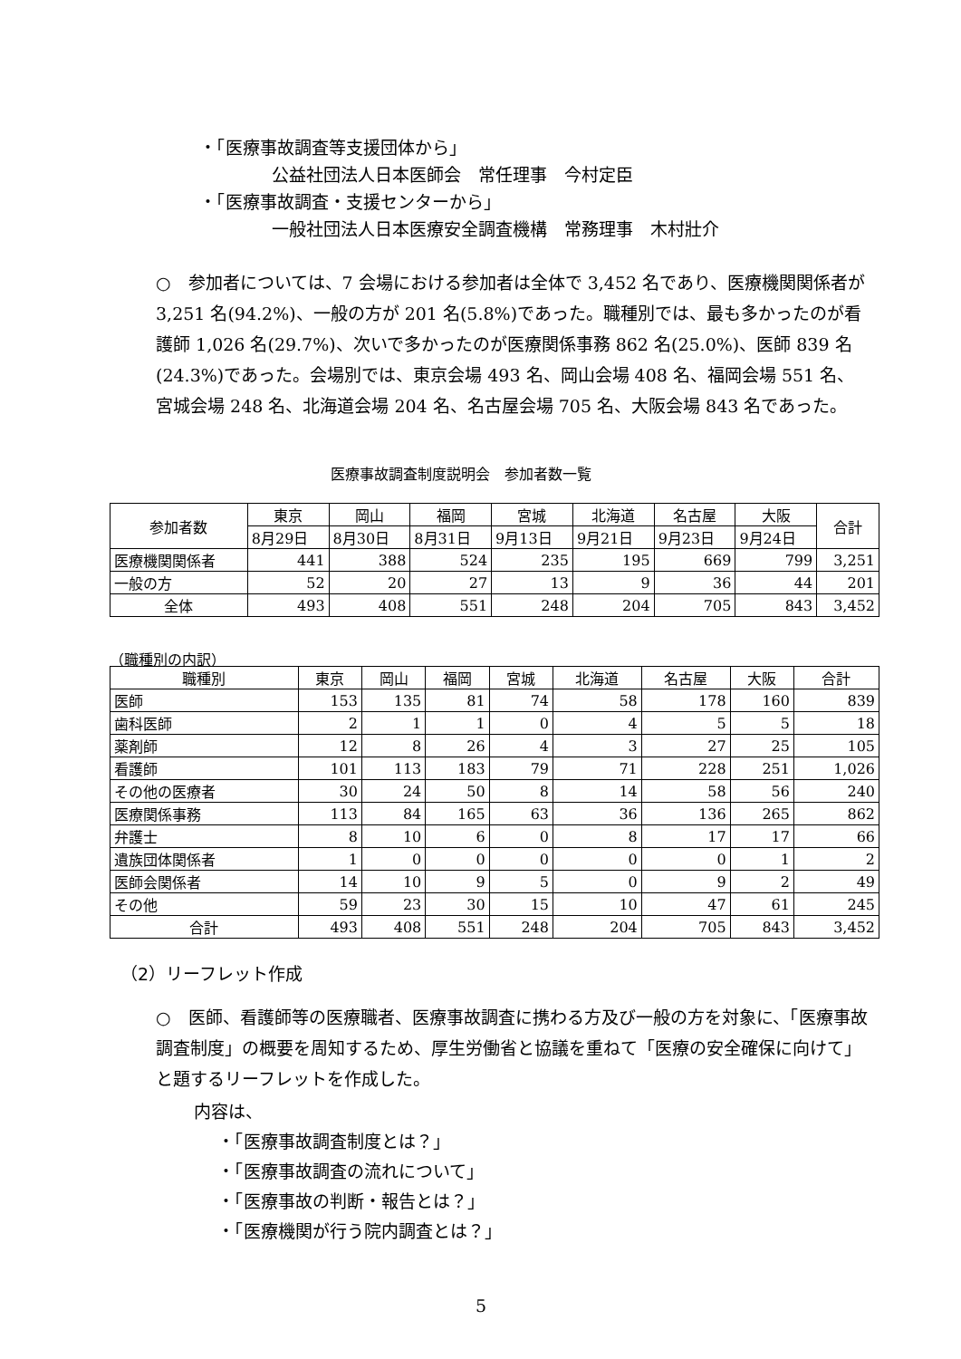・「医療事故調査等支援団体から」
公益社団法人日本医師会　常任理事　今村定臣
・「医療事故調査・支援センターから」
一般社団法人日本医療安全調査機構　常務理事　木村壯介
○　参加者については、7 会場における参加者は全体で 3,452 名であり、医療機関関係者が 3,251 名(94.2%)、一般の方が 201 名(5.8%)であった。職種別では、最も多かったのが看護師 1,026 名(29.7%)、次いで多かったのが医療関係事務 862 名(25.0%)、医師 839 名(24.3%)であった。会場別では、東京会場 493 名、岡山会場 408 名、福岡会場 551 名、宮城会場 248 名、北海道会場 204 名、名古屋会場 705 名、大阪会場 843 名であった。
医療事故調査制度説明会　参加者数一覧
| 参加者数 | 東京 | 岡山 | 福岡 | 宮城 | 北海道 | 名古屋 | 大阪 | 合計 |
| --- | --- | --- | --- | --- | --- | --- | --- | --- |
| | 8月29日 | 8月30日 | 8月31日 | 9月13日 | 9月21日 | 9月23日 | 9月24日 | |
| 医療機関関係者 | 441 | 388 | 524 | 235 | 195 | 669 | 799 | 3,251 |
| 一般の方 | 52 | 20 | 27 | 13 | 9 | 36 | 44 | 201 |
| 全体 | 493 | 408 | 551 | 248 | 204 | 705 | 843 | 3,452 |
（職種別の内訳）
| 職種別 | 東京 | 岡山 | 福岡 | 宮城 | 北海道 | 名古屋 | 大阪 | 合計 |
| --- | --- | --- | --- | --- | --- | --- | --- | --- |
| 医師 | 153 | 135 | 81 | 74 | 58 | 178 | 160 | 839 |
| 歯科医師 | 2 | 1 | 1 | 0 | 4 | 5 | 5 | 18 |
| 薬剤師 | 12 | 8 | 26 | 4 | 3 | 27 | 25 | 105 |
| 看護師 | 101 | 113 | 183 | 79 | 71 | 228 | 251 | 1,026 |
| その他の医療者 | 30 | 24 | 50 | 8 | 14 | 58 | 56 | 240 |
| 医療関係事務 | 113 | 84 | 165 | 63 | 36 | 136 | 265 | 862 |
| 弁護士 | 8 | 10 | 6 | 0 | 8 | 17 | 17 | 66 |
| 遺族団体関係者 | 1 | 0 | 0 | 0 | 0 | 0 | 1 | 2 |
| 医師会関係者 | 14 | 10 | 9 | 5 | 0 | 9 | 2 | 49 |
| その他 | 59 | 23 | 30 | 15 | 10 | 47 | 61 | 245 |
| 合計 | 493 | 408 | 551 | 248 | 204 | 705 | 843 | 3,452 |
（2）リーフレット作成
○　医師、看護師等の医療職者、医療事故調査に携わる方及び一般の方を対象に、「医療事故調査制度」の概要を周知するため、厚生労働省と協議を重ねて「医療の安全確保に向けて」と題するリーフレットを作成した。
内容は、
・「医療事故調査制度とは？」
・「医療事故調査の流れについて」
・「医療事故の判断・報告とは？」
・「医療機関が行う院内調査とは？」
5